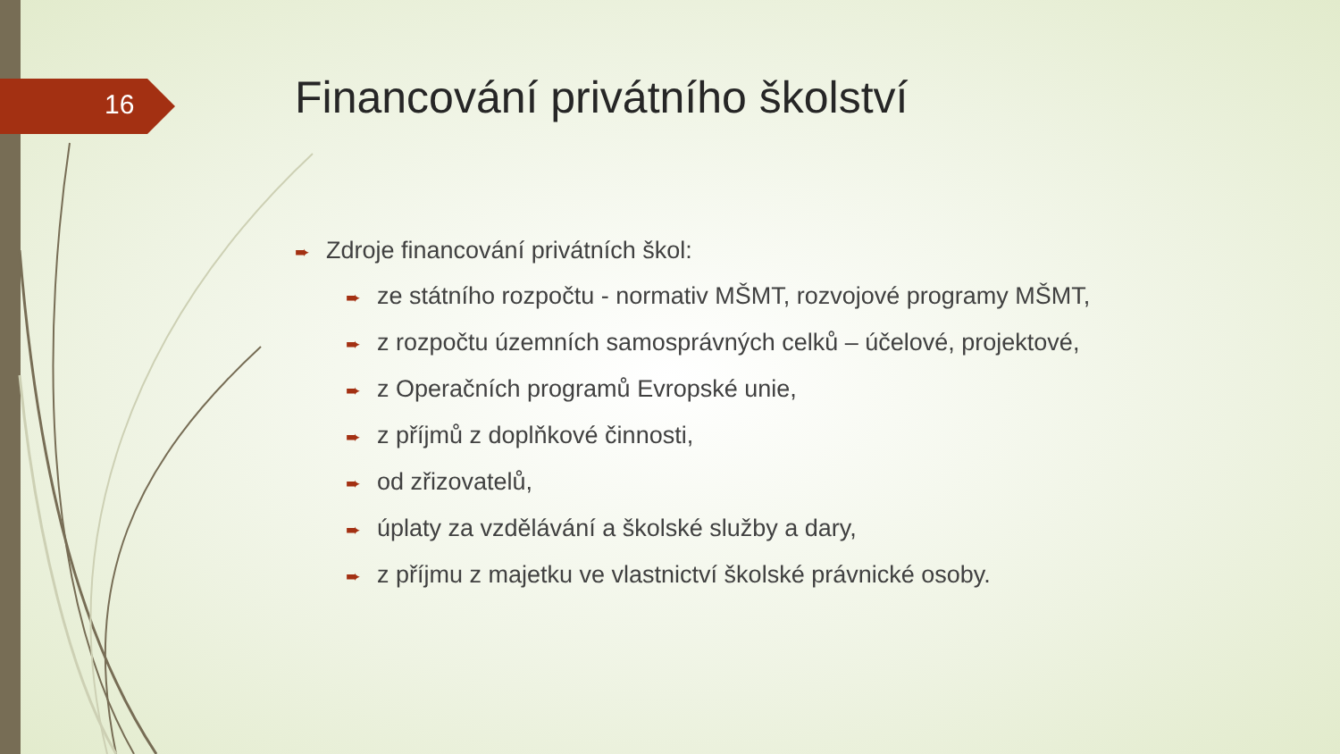16
Financování privátního školství
➨ Zdroje financování privátních škol:
➨ ze státního rozpočtu - normativ MŠMT, rozvojové programy MŠMT,
➨ z rozpočtu územních samosprávných celků – účelové, projektové,
➨ z Operačních programů Evropské unie,
➨ z příjmů z doplňkové činnosti,
➨ od zřizovatelů,
➨ úplaty za vzdělávání a školské služby a dary,
➨ z příjmu z majetku ve vlastnictví školské právnické osoby.